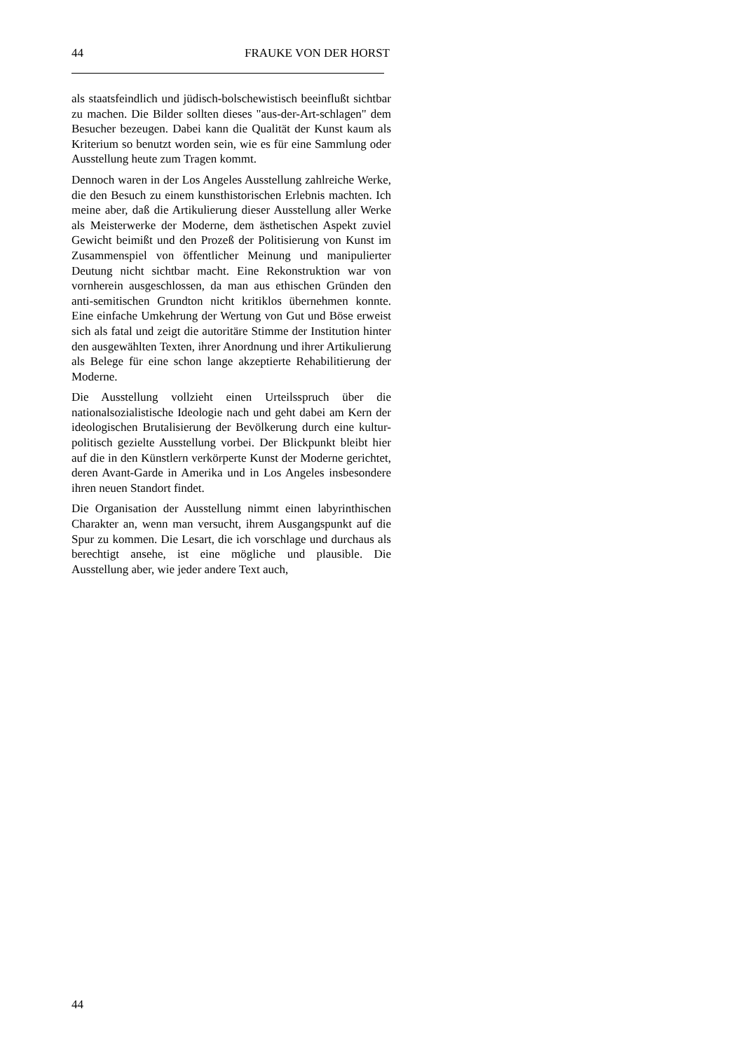44 FRAUKE VON DER HORST
als staatsfeindlich und jüdisch-bolschewistisch beeinflußt sichtbar zu machen. Die Bilder sollten dieses "aus-der-Art-schlagen" dem Besucher bezeugen. Dabei kann die Qualität der Kunst kaum als Kriterium so benutzt worden sein, wie es für eine Sammlung oder Ausstellung heute zum Tragen kommt.
Dennoch waren in der Los Angeles Ausstellung zahlreiche Werke, die den Besuch zu einem kunsthistorischen Erlebnis machten. Ich meine aber, daß die Artikulierung dieser Ausstellung aller Werke als Meisterwerke der Moderne, dem ästhetischen Aspekt zuviel Gewicht beimißt und den Prozeß der Politisierung von Kunst im Zusammenspiel von öffentlicher Meinung und manipulierter Deutung nicht sichtbar macht. Eine Rekonstruktion war von vornherein ausgeschlossen, da man aus ethischen Gründen den anti-semitischen Grundton nicht kritiklos übernehmen konnte. Eine einfache Umkehrung der Wertung von Gut und Böse erweist sich als fatal und zeigt die autoritäre Stimme der Institution hinter den ausgewählten Texten, ihrer Anordnung und ihrer Artikulierung als Belege für eine schon lange akzeptierte Rehabilitierung der Moderne.
Die Ausstellung vollzieht einen Urteilsspruch über die nationalsozialistische Ideologie nach und geht dabei am Kern der ideologischen Brutalisierung der Bevölkerung durch eine kultur-politisch gezielte Ausstellung vorbei. Der Blickpunkt bleibt hier auf die in den Künstlern verkörperte Kunst der Moderne gerichtet, deren Avant-Garde in Amerika und in Los Angeles insbesondere ihren neuen Standort findet.
Die Organisation der Ausstellung nimmt einen labyrinthischen Charakter an, wenn man versucht, ihrem Ausgangspunkt auf die Spur zu kommen. Die Lesart, die ich vorschlage und durchaus als berechtigt ansehe, ist eine mögliche und plausible. Die Ausstellung aber, wie jeder andere Text auch,
44